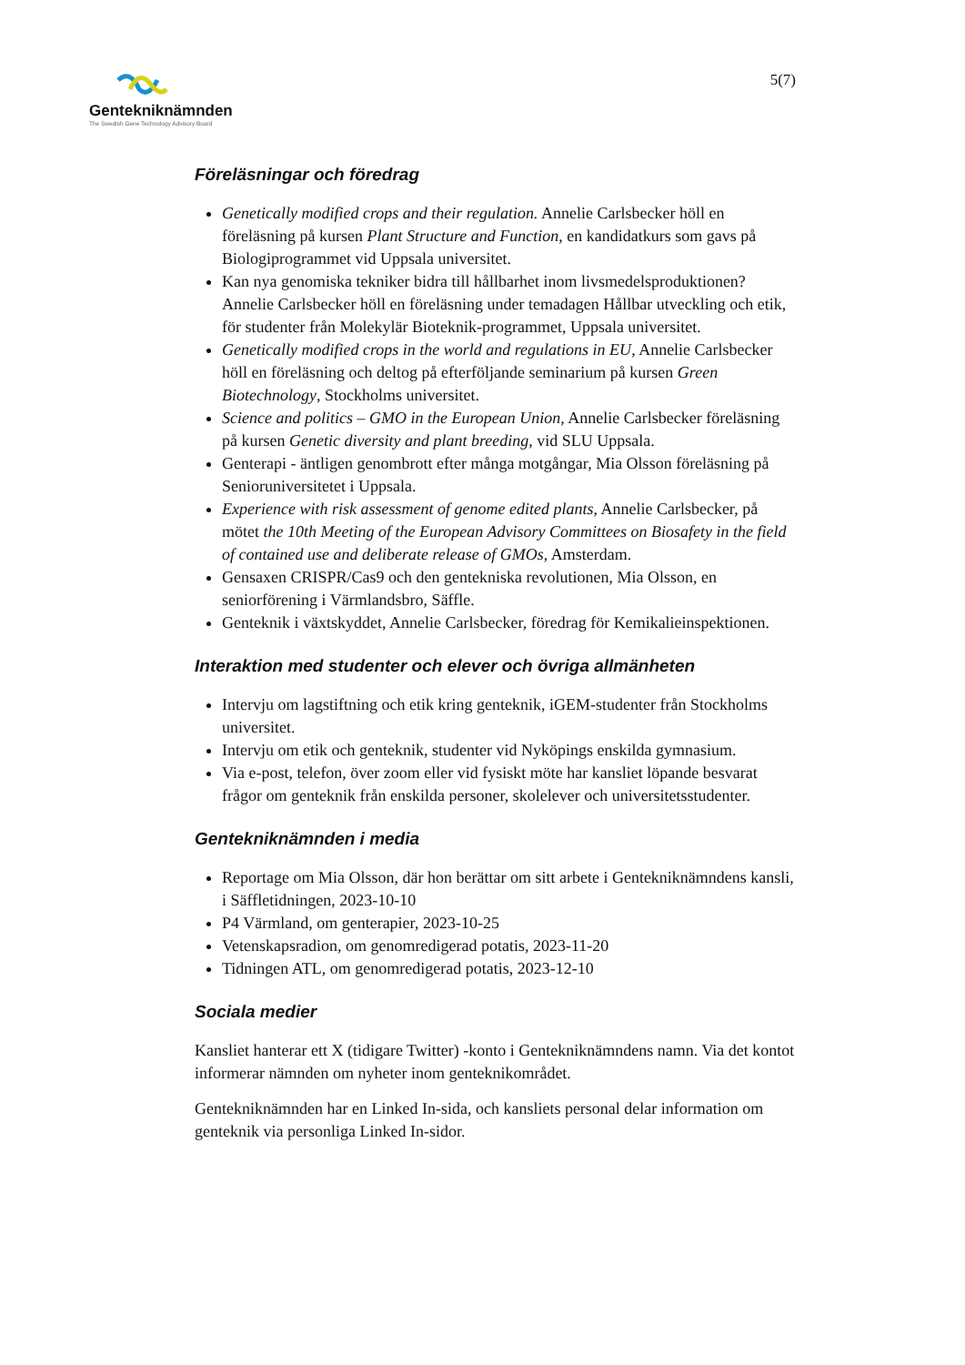Gentekniknämnden
The Swedish Gene Technology Advisory Board
5(7)
Föreläsningar och föredrag
Genetically modified crops and their regulation. Annelie Carlsbecker höll en föreläsning på kursen Plant Structure and Function, en kandidatkurs som gavs på Biologiprogrammet vid Uppsala universitet.
Kan nya genomiska tekniker bidra till hållbarhet inom livsmedelsproduktionen? Annelie Carlsbecker höll en föreläsning under temadagen Hållbar utveckling och etik, för studenter från Molekylär Bioteknik-programmet, Uppsala universitet.
Genetically modified crops in the world and regulations in EU, Annelie Carlsbecker höll en föreläsning och deltog på efterföljande seminarium på kursen Green Biotechnology, Stockholms universitet.
Science and politics – GMO in the European Union, Annelie Carlsbecker föreläsning på kursen Genetic diversity and plant breeding, vid SLU Uppsala.
Genterapi - äntligen genombrott efter många motgångar, Mia Olsson föreläsning på Senioruniversitetet i Uppsala.
Experience with risk assessment of genome edited plants, Annelie Carlsbecker, på mötet the 10th Meeting of the European Advisory Committees on Biosafety in the field of contained use and deliberate release of GMOs, Amsterdam.
Gensaxen CRISPR/Cas9 och den gentekniska revolutionen, Mia Olsson, en seniorförening i Värmlandsbro, Säffle.
Genteknik i växtskyddet, Annelie Carlsbecker, föredrag för Kemikalieinspektionen.
Interaktion med studenter och elever och övriga allmänheten
Intervju om lagstiftning och etik kring genteknik, iGEM-studenter från Stockholms universitet.
Intervju om etik och genteknik, studenter vid Nyköpings enskilda gymnasium.
Via e-post, telefon, över zoom eller vid fysiskt möte har kansliet löpande besvarat frågor om genteknik från enskilda personer, skolelever och universitetsstudenter.
Gentekniknämnden i media
Reportage om Mia Olsson, där hon berättar om sitt arbete i Gentekniknämndens kansli, i Säffletidningen, 2023-10-10
P4 Värmland, om genterapier, 2023-10-25
Vetenskapsradion, om genomredigerad potatis, 2023-11-20
Tidningen ATL, om genomredigerad potatis, 2023-12-10
Sociala medier
Kansliet hanterar ett X (tidigare Twitter) -konto i Gentekniknämndens namn. Via det kontot informerar nämnden om nyheter inom genteknikområdet.
Gentekniknämnden har en Linked In-sida, och kansliets personal delar information om genteknik via personliga Linked In-sidor.